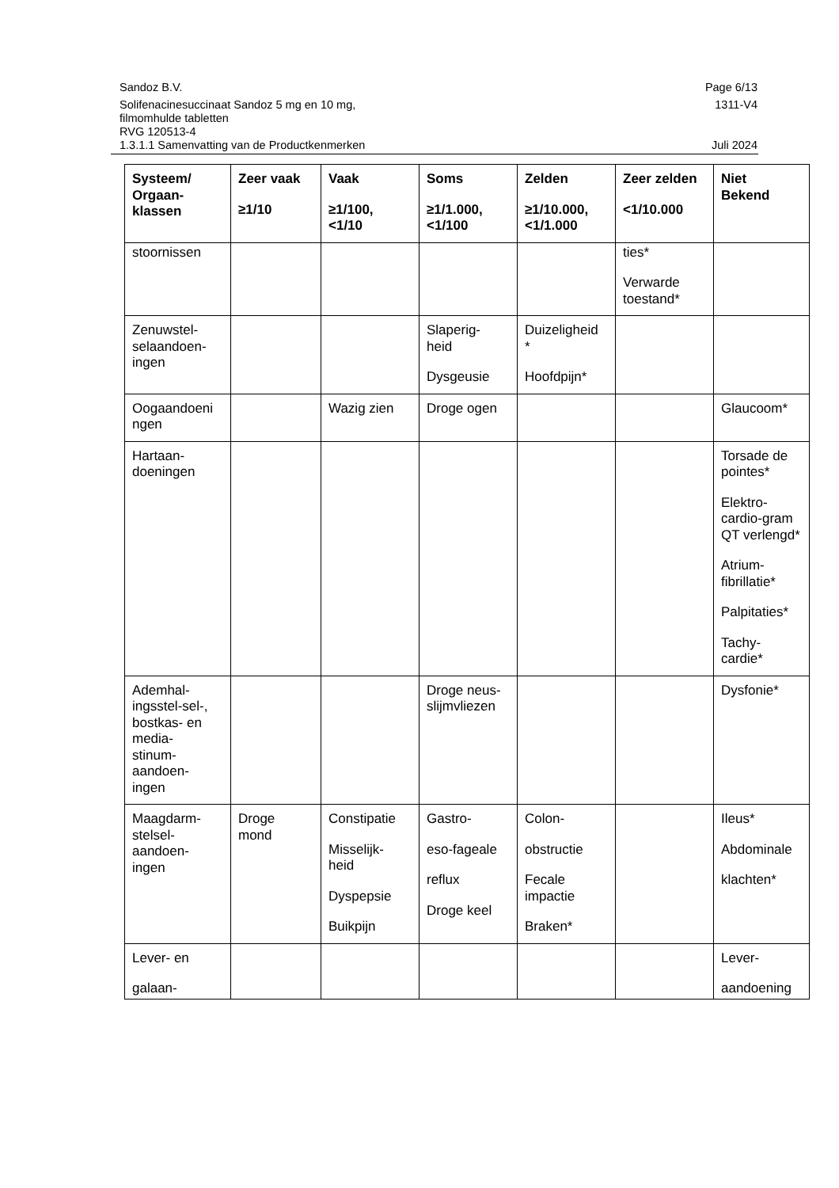Page 6/13 Sandoz B.V.
1311-V4 Solifenacinesuccinaat Sandoz 5 mg en 10 mg,
filmomhulde tabletten
RVG 120513-4
Juli 2024 1.3.1.1 Samenvatting van de Productkenmerken
| Systeem/ Orgaan- klassen | Zeer vaak ≥1/10 | Vaak ≥1/100, <1/10 | Soms ≥1/1.000, <1/100 | Zelden ≥1/10.000, <1/1.000 | Zeer zelden <1/10.000 | Niet Bekend |
| --- | --- | --- | --- | --- | --- | --- |
| stoornissen | | | | | ties* Verwarde toestand* | |
| Zenuwstel- selaandoen- ingen | | | Slaperig- heid Dysgeusie | Duizeligheid * Hoofdpijn* | | |
| Oogaandoeni ngen | | Wazig zien | Droge ogen | | | Glaucoom* |
| Hartaan- doeningen | | | | | | Torsade de pointes* Elektro- cardio-gram QT verlengd* Atrium- fibrillatie* Palpitaties* Tachy- cardie* |
| Ademhal- ingsstel-sel-, bostkas- en media- stinum- aandoen- ingen | | | Droge neus- slijmvliezen | | | Dysfonie* |
| Maagdarm- stelsel- aandoen- ingen | Droge mond | Constipatie Misselijk- heid Dyspepsie Buikpijn | Gastro- eso-fageale reflux Droge keel | Colon- obstructie Fecale impactie Braken* | | Ileus* Abdominale klachten* |
| Lever- en galaan- | | | | | | Lever- aandoening |